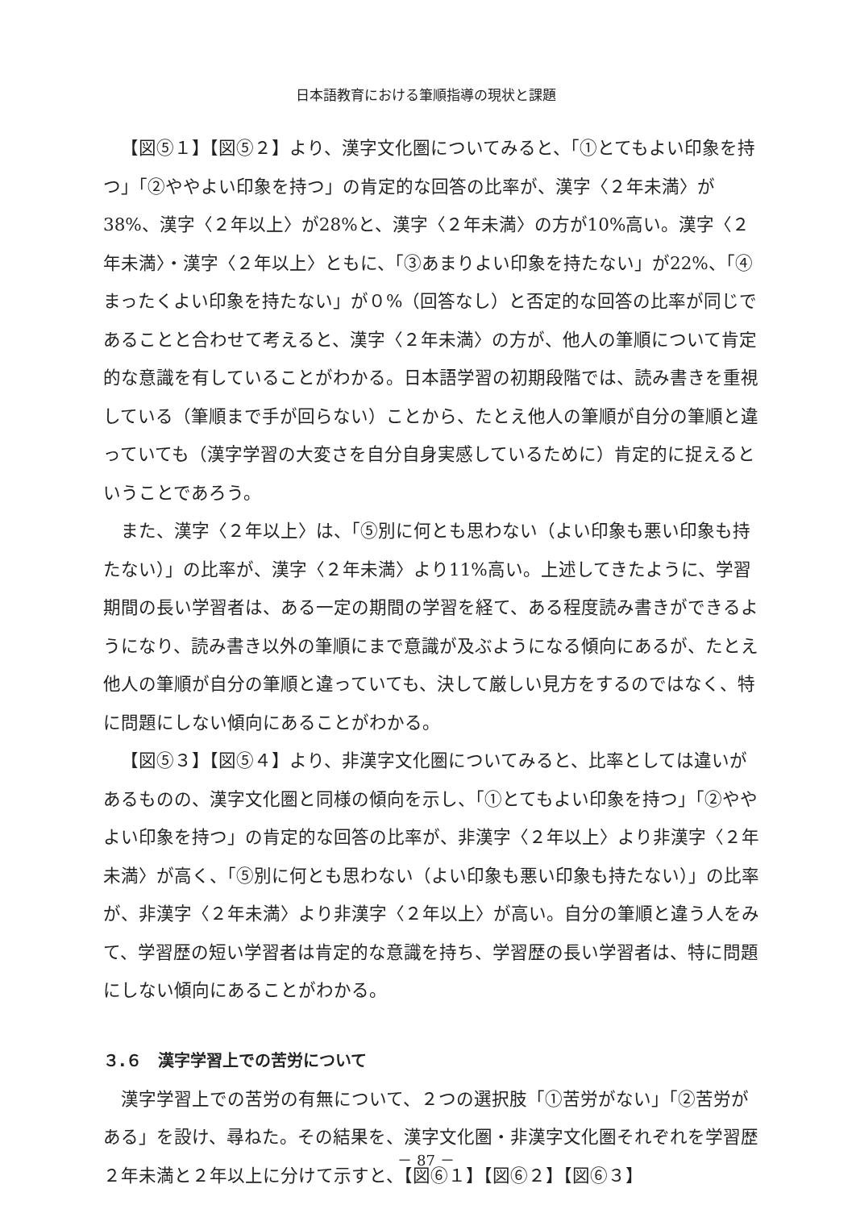日本語教育における筆順指導の現状と課題
【図⑤１】【図⑤２】より、漢字文化圏についてみると、「①とてもよい印象を持つ」「②ややよい印象を持つ」の肯定的な回答の比率が、漢字〈２年未満〉が38%、漢字〈２年以上〉が28%と、漢字〈２年未満〉の方が10%高い。漢字〈２年未満〉・漢字〈２年以上〉ともに、「③あまりよい印象を持たない」が22%、「④まったくよい印象を持たない」が０%（回答なし）と否定的な回答の比率が同じであることと合わせて考えると、漢字〈２年未満〉の方が、他人の筆順について肯定的な意識を有していることがわかる。日本語学習の初期段階では、読み書きを重視している（筆順まで手が回らない）ことから、たとえ他人の筆順が自分の筆順と違っていても（漢字学習の大変さを自分自身実感しているために）肯定的に捉えるということであろう。
また、漢字〈２年以上〉は、「⑤別に何とも思わない（よい印象も悪い印象も持たない）」の比率が、漢字〈２年未満〉より11%高い。上述してきたように、学習期間の長い学習者は、ある一定の期間の学習を経て、ある程度読み書きができるようになり、読み書き以外の筆順にまで意識が及ぶようになる傾向にあるが、たとえ他人の筆順が自分の筆順と違っていても、決して厳しい見方をするのではなく、特に問題にしない傾向にあることがわかる。
【図⑤３】【図⑤４】より、非漢字文化圏についてみると、比率としては違いがあるものの、漢字文化圏と同様の傾向を示し、「①とてもよい印象を持つ」「②ややよい印象を持つ」の肯定的な回答の比率が、非漢字〈２年以上〉より非漢字〈２年未満〉が高く、「⑤別に何とも思わない（よい印象も悪い印象も持たない）」の比率が、非漢字〈２年未満〉より非漢字〈２年以上〉が高い。自分の筆順と違う人をみて、学習歴の短い学習者は肯定的な意識を持ち、学習歴の長い学習者は、特に問題にしない傾向にあることがわかる。
３.６　漢字学習上での苦労について
漢字学習上での苦労の有無について、２つの選択肢「①苦労がない」「②苦労がある」を設け、尋ねた。その結果を、漢字文化圏・非漢字文化圏それぞれを学習歴２年未満と２年以上に分けて示すと、【図⑥１】【図⑥２】【図⑥３】
－ 87 －